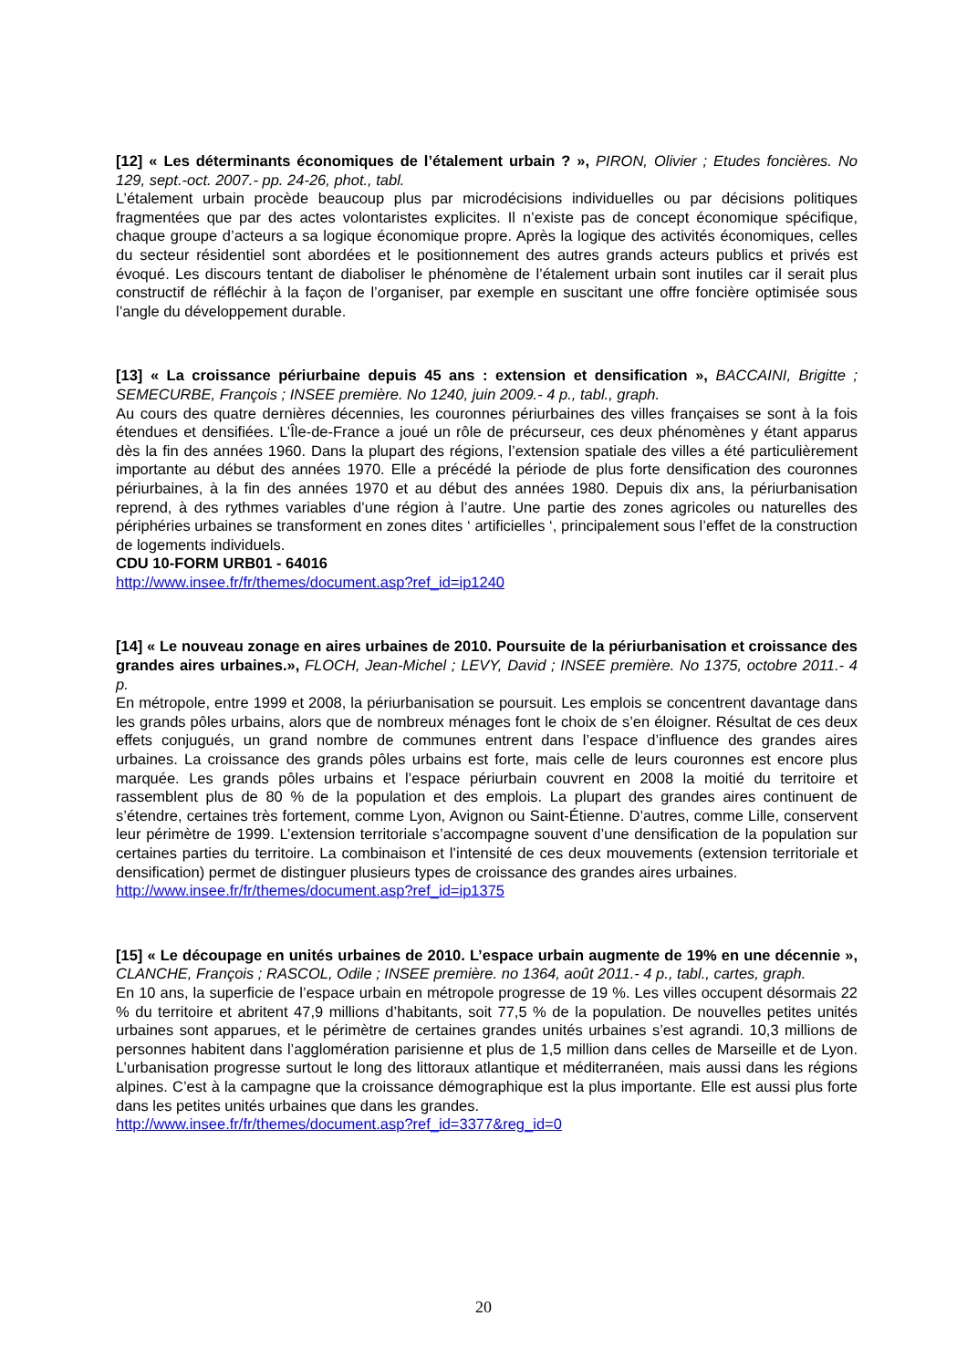[12] « Les déterminants économiques de l’étalement urbain ? », PIRON, Olivier ; Etudes foncières. No 129, sept.-oct. 2007.- pp. 24-26, phot., tabl.
L’étalement urbain procède beaucoup plus par microdécisions individuelles ou par décisions politiques fragmentées que par des actes volontaristes explicites. Il n’existe pas de concept économique spécifique, chaque groupe d’acteurs a sa logique économique propre. Après la logique des activités économiques, celles du secteur résidentiel sont abordées et le positionnement des autres grands acteurs publics et privés est évoqué. Les discours tentant de diaboliser le phénomène de l’étalement urbain sont inutiles car il serait plus constructif de réfléchir à la façon de l’organiser, par exemple en suscitant une offre foncière optimisée sous l’angle du développement durable.
[13] « La croissance périurbaine depuis 45 ans : extension et densification », BACCAINI, Brigitte ; SEMECURBE, François ; INSEE première. No 1240, juin 2009.- 4 p., tabl., graph.
Au cours des quatre dernières décennies, les couronnes périurbaines des villes françaises se sont à la fois étendues et densifiées. L’Île-de-France a joué un rôle de précurseur, ces deux phénomènes y étant apparus dès la fin des années 1960. Dans la plupart des régions, l’extension spatiale des villes a été particulièrement importante au début des années 1970. Elle a précédé la période de plus forte densification des couronnes périurbaines, à la fin des années 1970 et au début des années 1980. Depuis dix ans, la périurbanisation reprend, à des rythmes variables d’une région à l’autre. Une partie des zones agricoles ou naturelles des périphéries urbaines se transforment en zones dites ‘ artificielles ‘, principalement sous l’effet de la construction de logements individuels.
CDU 10-FORM URB01 - 64016
http://www.insee.fr/fr/themes/document.asp?ref_id=ip1240
[14] « Le nouveau zonage en aires urbaines de 2010. Poursuite de la périurbanisation et croissance des grandes aires urbaines.», FLOCH, Jean-Michel ; LEVY, David ; INSEE première. No 1375, octobre 2011.- 4 p.
En métropole, entre 1999 et 2008, la périurbanisation se poursuit. Les emplois se concentrent davantage dans les grands pôles urbains, alors que de nombreux ménages font le choix de s’en éloigner. Résultat de ces deux effets conjugués, un grand nombre de communes entrent dans l’espace d’influence des grandes aires urbaines. La croissance des grands pôles urbains est forte, mais celle de leurs couronnes est encore plus marquée. Les grands pôles urbains et l’espace périurbain couvrent en 2008 la moitié du territoire et rassemblent plus de 80 % de la population et des emplois. La plupart des grandes aires continuent de s’étendre, certaines très fortement, comme Lyon, Avignon ou Saint-Étienne. D’autres, comme Lille, conservent leur périmètre de 1999. L’extension territoriale s’accompagne souvent d’une densification de la population sur certaines parties du territoire. La combinaison et l’intensité de ces deux mouvements (extension territoriale et densification) permet de distinguer plusieurs types de croissance des grandes aires urbaines.
http://www.insee.fr/fr/themes/document.asp?ref_id=ip1375
[15] « Le découpage en unités urbaines de 2010. L’espace urbain augmente de 19% en une décennie », CLANCHE, François ; RASCOL, Odile ; INSEE première. no 1364, août 2011.- 4 p., tabl., cartes, graph.
En 10 ans, la superficie de l’espace urbain en métropole progresse de 19 %. Les villes occupent désormais 22 % du territoire et abritent 47,9 millions d’habitants, soit 77,5 % de la population. De nouvelles petites unités urbaines sont apparues, et le périmètre de certaines grandes unités urbaines s’est agrandi. 10,3 millions de personnes habitent dans l’agglomération parisienne et plus de 1,5 million dans celles de Marseille et de Lyon. L’urbanisation progresse surtout le long des littoraux atlantique et méditerranéen, mais aussi dans les régions alpines. C’est à la campagne que la croissance démographique est la plus importante. Elle est aussi plus forte dans les petites unités urbaines que dans les grandes.
http://www.insee.fr/fr/themes/document.asp?ref_id=3377&reg_id=0
20